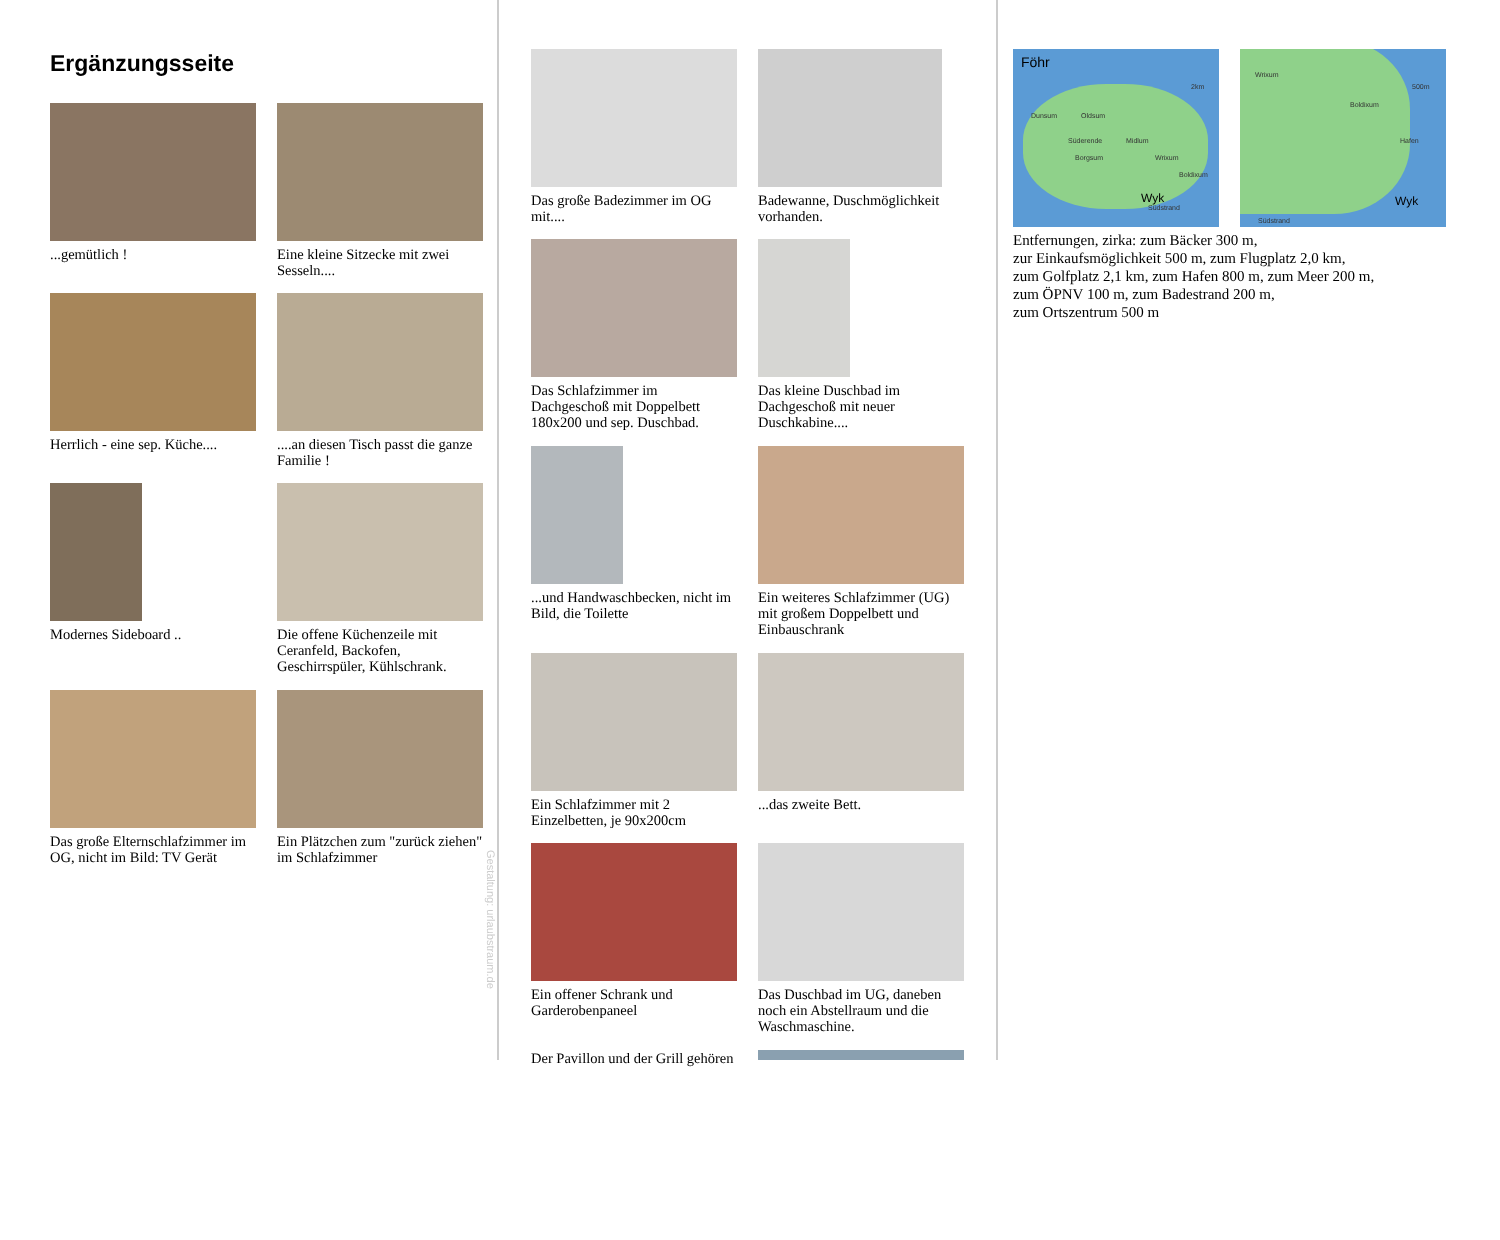Ergänzungsseite
...gemütlich !
Eine kleine Sitzecke mit zwei Sesseln....
Herrlich - eine sep. Küche....
....an diesen Tisch passt die ganze Familie !
Modernes Sideboard ..
Die offene Küchenzeile mit Ceranfeld, Backofen, Geschirrspüler, Kühlschrank.
Das große Elternschlafzimmer im OG, nicht im Bild: TV Gerät
Ein Plätzchen zum "zurück ziehen" im Schlafzimmer
Gestaltung: urlaubstraum.de
Das große Badezimmer im OG mit....
Badewanne, Duschmöglichkeit vorhanden.
Das Schlafzimmer im Dachgeschoß mit Doppelbett 180x200 und sep. Duschbad.
Das kleine Duschbad im Dachgeschoß mit neuer Duschkabine....
...und Handwaschbecken, nicht im Bild, die Toilette
Ein weiteres Schlafzimmer (UG) mit großem Doppelbett und Einbauschrank
Ein Schlafzimmer mit 2 Einzelbetten, je 90x200cm
...das zweite Bett.
Ein offener Schrank und Garderobenpaneel
Das Duschbad im UG, daneben noch ein Abstellraum und die Waschmaschine.
Der Pavillon und der Grill gehören
Föhr
Dunsum Oldsum
Süderende Midlum
Borgsum Wrixum
Boldixum
Wyk
Südstrand
2km
Wrixum
Boldixum
Hafen
500m
Wyk
Südstrand
Entfernungen, zirka: zum Bäcker 300 m,
zur Einkaufsmöglichkeit 500 m, zum Flugplatz 2,0 km,
zum Golfplatz 2,1 km, zum Hafen 800 m, zum Meer 200 m,
zum ÖPNV 100 m, zum Badestrand 200 m,
zum Ortszentrum 500 m